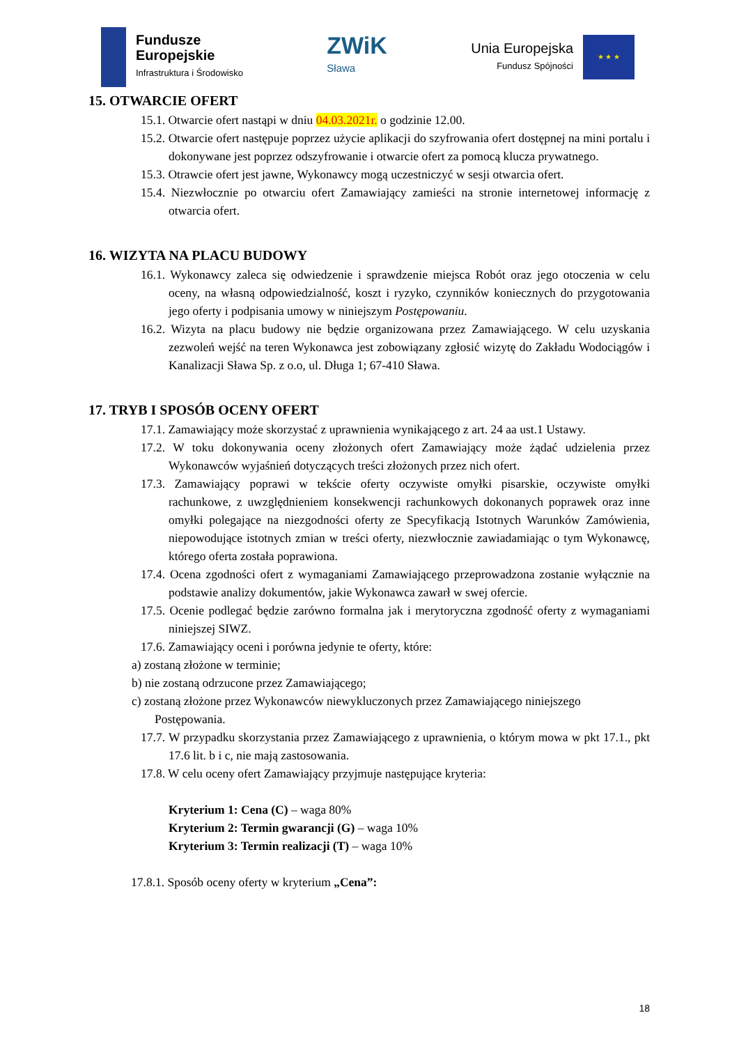Fundusze
Europejskie
Infrastruktura i Środowisko
ZWiK
Sława
Unia Europejska
Fundusz Spójności
★ ★ ★
15. OTWARCIE OFERT
15.1. Otwarcie ofert nastąpi w dniu 04.03.2021r. o godzinie 12.00.
15.2. Otwarcie ofert następuje poprzez użycie aplikacji do szyfrowania ofert dostępnej na mini portalu i dokonywane jest poprzez odszyfrowanie i otwarcie ofert za pomocą klucza prywatnego.
15.3. Otrawcie ofert jest jawne, Wykonawcy mogą uczestniczyć w sesji otwarcia ofert.
15.4. Niezwłocznie po otwarciu ofert Zamawiający zamieści na stronie internetowej informację z otwarcia ofert.
16. WIZYTA NA PLACU BUDOWY
16.1. Wykonawcy zaleca się odwiedzenie i sprawdzenie miejsca Robót oraz jego otoczenia w celu oceny, na własną odpowiedzialność, koszt i ryzyko, czynników koniecznych do przygotowania jego oferty i podpisania umowy w niniejszym Postępowaniu.
16.2. Wizyta na placu budowy nie będzie organizowana przez Zamawiającego. W celu uzyskania zezwoleń wejść na teren Wykonawca jest zobowiązany zgłosić wizytę do Zakładu Wodociągów i Kanalizacji Sława Sp. z o.o, ul. Długa 1; 67-410 Sława.
17. TRYB I SPOSÓB OCENY OFERT
17.1. Zamawiający może skorzystać z uprawnienia wynikającego z art. 24 aa ust.1 Ustawy.
17.2. W toku dokonywania oceny złożonych ofert Zamawiający może żądać udzielenia przez Wykonawców wyjaśnień dotyczących treści złożonych przez nich ofert.
17.3. Zamawiający poprawi w tekście oferty oczywiste omyłki pisarskie, oczywiste omyłki rachunkowe, z uwzględnieniem konsekwencji rachunkowych dokonanych poprawek oraz inne omyłki polegające na niezgodności oferty ze Specyfikacją Istotnych Warunków Zamówienia, niepowodujące istotnych zmian w treści oferty, niezwłocznie zawiadamiając o tym Wykonawcę, którego oferta została poprawiona.
17.4. Ocena zgodności ofert z wymaganiami Zamawiającego przeprowadzona zostanie wyłącznie na podstawie analizy dokumentów, jakie Wykonawca zawarł w swej ofercie.
17.5. Ocenie podlegać będzie zarówno formalna jak i merytoryczna zgodność oferty z wymaganiami niniejszej SIWZ.
17.6. Zamawiający oceni i porówna jedynie te oferty, które:
a) zostaną złożone w terminie;
b) nie zostaną odrzucone przez Zamawiającego;
c) zostaną złożone przez Wykonawców niewykluczonych przez Zamawiającego niniejszego Postępowania.
17.7. W przypadku skorzystania przez Zamawiającego z uprawnienia, o którym mowa w pkt 17.1., pkt 17.6 lit. b i c, nie mają zastosowania.
17.8. W celu oceny ofert Zamawiający przyjmuje następujące kryteria:
Kryterium 1: Cena (C) – waga 80%
Kryterium 2: Termin gwarancji (G) – waga 10%
Kryterium 3: Termin realizacji (T) – waga 10%
17.8.1. Sposób oceny oferty w kryterium „Cena”:
18